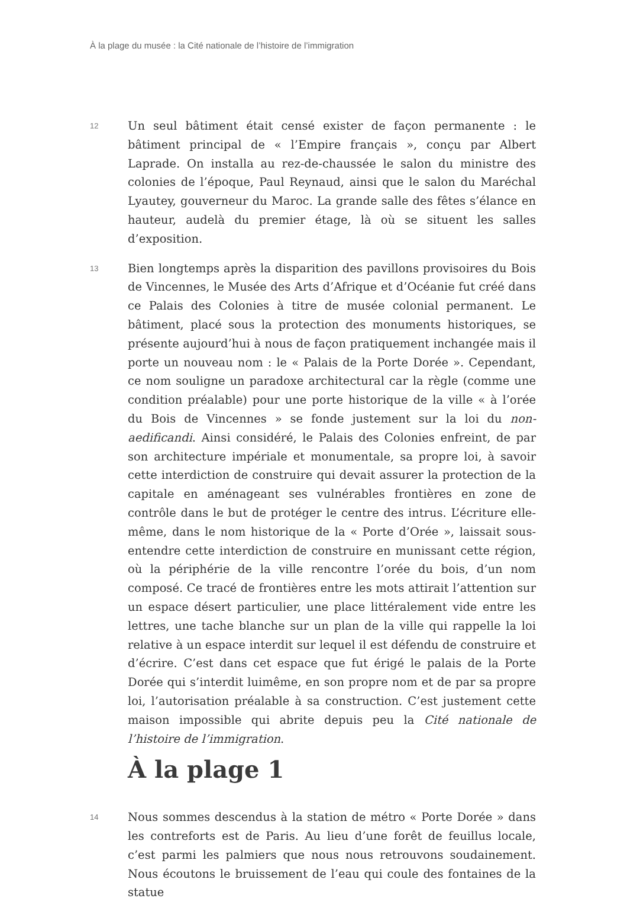À la plage du musée : la Cité nationale de l’histoire de l’immigration
12
Un seul bâtiment était censé exister de façon permanente : le bâtiment principal de « l’Empire français », conçu par Albert Laprade. On installa au rez-de-chaussée le salon du ministre des colonies de l’époque, Paul Reynaud, ainsi que le salon du Maréchal Lyautey, gouverneur du Maroc. La grande salle des fêtes s’élance en hauteur, audelà du premier étage, là où se situent les salles d’exposition.
13
Bien longtemps après la disparition des pavillons provisoires du Bois de Vincennes, le Musée des Arts d’Afrique et d’Océanie fut créé dans ce Palais des Colonies à titre de musée colonial permanent. Le bâtiment, placé sous la protection des monuments historiques, se présente aujourd’hui à nous de façon pratiquement inchangée mais il porte un nouveau nom : le « Palais de la Porte Dorée ». Cependant, ce nom souligne un paradoxe architectural car la règle (comme une condition préalable) pour une porte historique de la ville « à l’orée du Bois de Vincennes » se fonde justement sur la loi du non-aedificandi. Ainsi considéré, le Palais des Colonies enfreint, de par son architecture impériale et monumentale, sa propre loi, à savoir cette interdiction de construire qui devait assurer la protection de la capitale en aménageant ses vulnérables frontières en zone de contrôle dans le but de protéger le centre des intrus. L’écriture elle-même, dans le nom historique de la « Porte d’Orée », laissait sous-entendre cette interdiction de construire en munissant cette région, où la périphérie de la ville rencontre l’orée du bois, d’un nom composé. Ce tracé de frontières entre les mots attirait l’attention sur un espace désert particulier, une place littéralement vide entre les lettres, une tache blanche sur un plan de la ville qui rappelle la loi relative à un espace interdit sur lequel il est défendu de construire et d’écrire. C’est dans cet espace que fut érigé le palais de la Porte Dorée qui s’interdit luimême, en son propre nom et de par sa propre loi, l’autorisation préalable à sa construction. C’est justement cette maison impossible qui abrite depuis peu la Cité nationale de l’histoire de l’immigration.
À la plage 1
14
Nous sommes descendus à la station de métro « Porte Dorée » dans les contreforts est de Paris. Au lieu d’une forêt de feuillus locale, c’est parmi les palmiers que nous nous retrouvons soudainement. Nous écoutons le bruissement de l’eau qui coule des fontaines de la statue